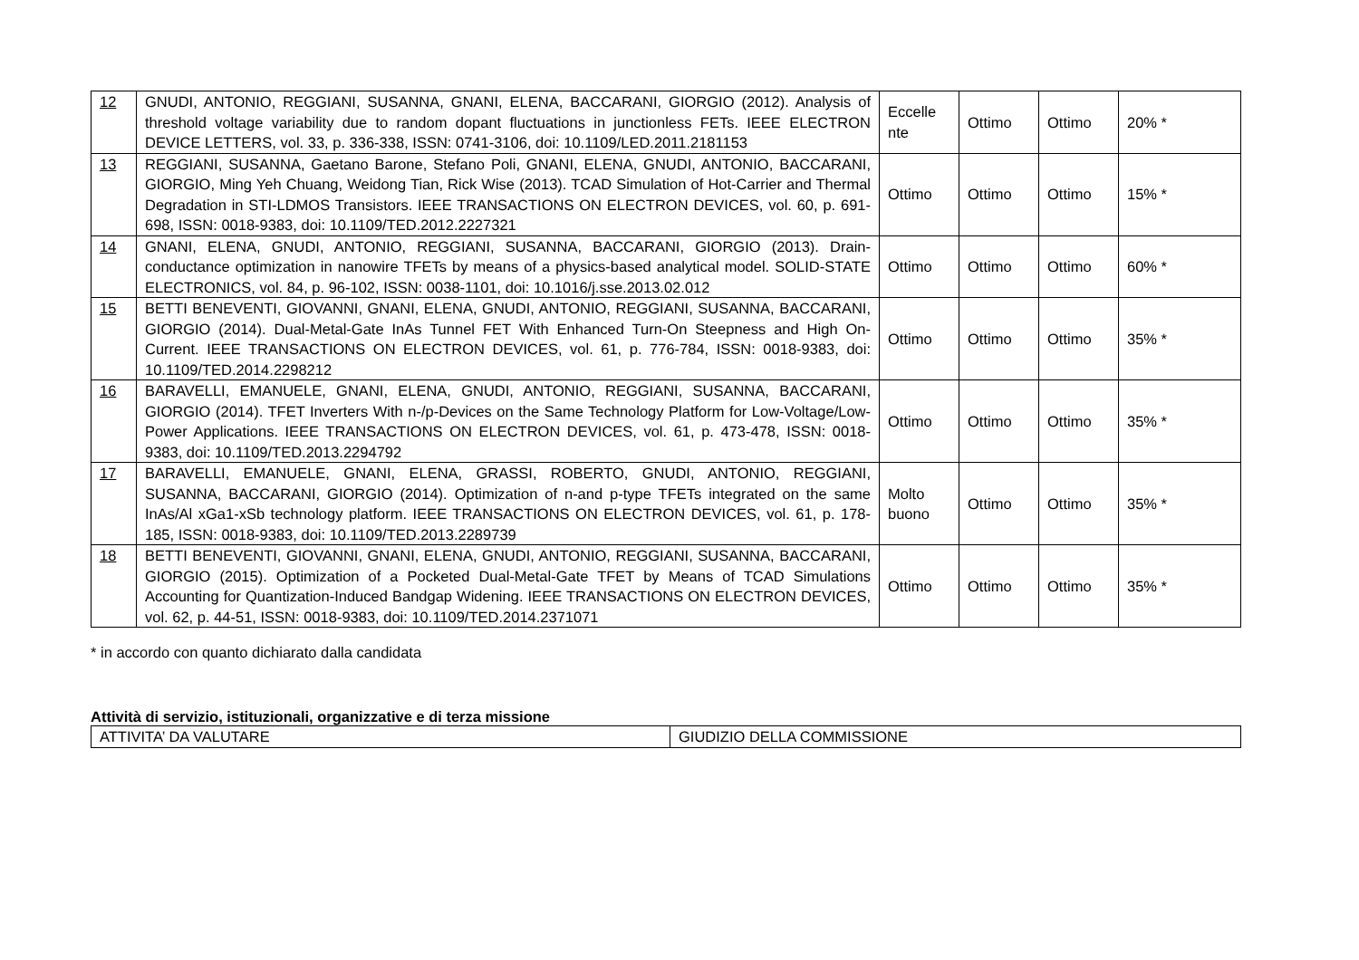| 12 | GNUDI, ANTONIO, REGGIANI, SUSANNA, GNANI, ELENA, BACCARANI, GIORGIO (2012). Analysis of threshold voltage variability due to random dopant fluctuations in junctionless FETs. IEEE ELECTRON DEVICE LETTERS, vol. 33, p. 336-338, ISSN: 0741-3106, doi: 10.1109/LED.2011.2181153 | Eccelle nte | Ottimo | Ottimo | 20% * |
| 13 | REGGIANI, SUSANNA, Gaetano Barone, Stefano Poli, GNANI, ELENA, GNUDI, ANTONIO, BACCARANI, GIORGIO, Ming Yeh Chuang, Weidong Tian, Rick Wise (2013). TCAD Simulation of Hot-Carrier and Thermal Degradation in STI-LDMOS Transistors. IEEE TRANSACTIONS ON ELECTRON DEVICES, vol. 60, p. 691-698, ISSN: 0018-9383, doi: 10.1109/TED.2012.2227321 | Ottimo | Ottimo | Ottimo | 15% * |
| 14 | GNANI, ELENA, GNUDI, ANTONIO, REGGIANI, SUSANNA, BACCARANI, GIORGIO (2013). Drain-conductance optimization in nanowire TFETs by means of a physics-based analytical model. SOLID-STATE ELECTRONICS, vol. 84, p. 96-102, ISSN: 0038-1101, doi: 10.1016/j.sse.2013.02.012 | Ottimo | Ottimo | Ottimo | 60% * |
| 15 | BETTI BENEVENTI, GIOVANNI, GNANI, ELENA, GNUDI, ANTONIO, REGGIANI, SUSANNA, BACCARANI, GIORGIO (2014). Dual-Metal-Gate InAs Tunnel FET With Enhanced Turn-On Steepness and High On-Current. IEEE TRANSACTIONS ON ELECTRON DEVICES, vol. 61, p. 776-784, ISSN: 0018-9383, doi: 10.1109/TED.2014.2298212 | Ottimo | Ottimo | Ottimo | 35% * |
| 16 | BARAVELLI, EMANUELE, GNANI, ELENA, GNUDI, ANTONIO, REGGIANI, SUSANNA, BACCARANI, GIORGIO (2014). TFET Inverters With n-/p-Devices on the Same Technology Platform for Low-Voltage/Low-Power Applications. IEEE TRANSACTIONS ON ELECTRON DEVICES, vol. 61, p. 473-478, ISSN: 0018-9383, doi: 10.1109/TED.2013.2294792 | Ottimo | Ottimo | Ottimo | 35% * |
| 17 | BARAVELLI, EMANUELE, GNANI, ELENA, GRASSI, ROBERTO, GNUDI, ANTONIO, REGGIANI, SUSANNA, BACCARANI, GIORGIO (2014). Optimization of n-and p-type TFETs integrated on the same InAs/Al xGa1-xSb technology platform. IEEE TRANSACTIONS ON ELECTRON DEVICES, vol. 61, p. 178-185, ISSN: 0018-9383, doi: 10.1109/TED.2013.2289739 | Molto buono | Ottimo | Ottimo | 35% * |
| 18 | BETTI BENEVENTI, GIOVANNI, GNANI, ELENA, GNUDI, ANTONIO, REGGIANI, SUSANNA, BACCARANI, GIORGIO (2015). Optimization of a Pocketed Dual-Metal-Gate TFET by Means of TCAD Simulations Accounting for Quantization-Induced Bandgap Widening. IEEE TRANSACTIONS ON ELECTRON DEVICES, vol. 62, p. 44-51, ISSN: 0018-9383, doi: 10.1109/TED.2014.2371071 | Ottimo | Ottimo | Ottimo | 35% * |
* in accordo con quanto dichiarato dalla candidata
Attività di servizio, istituzionali, organizzative e di terza missione
| ATTIVITA’ DA VALUTARE | GIUDIZIO DELLA COMMISSIONE |